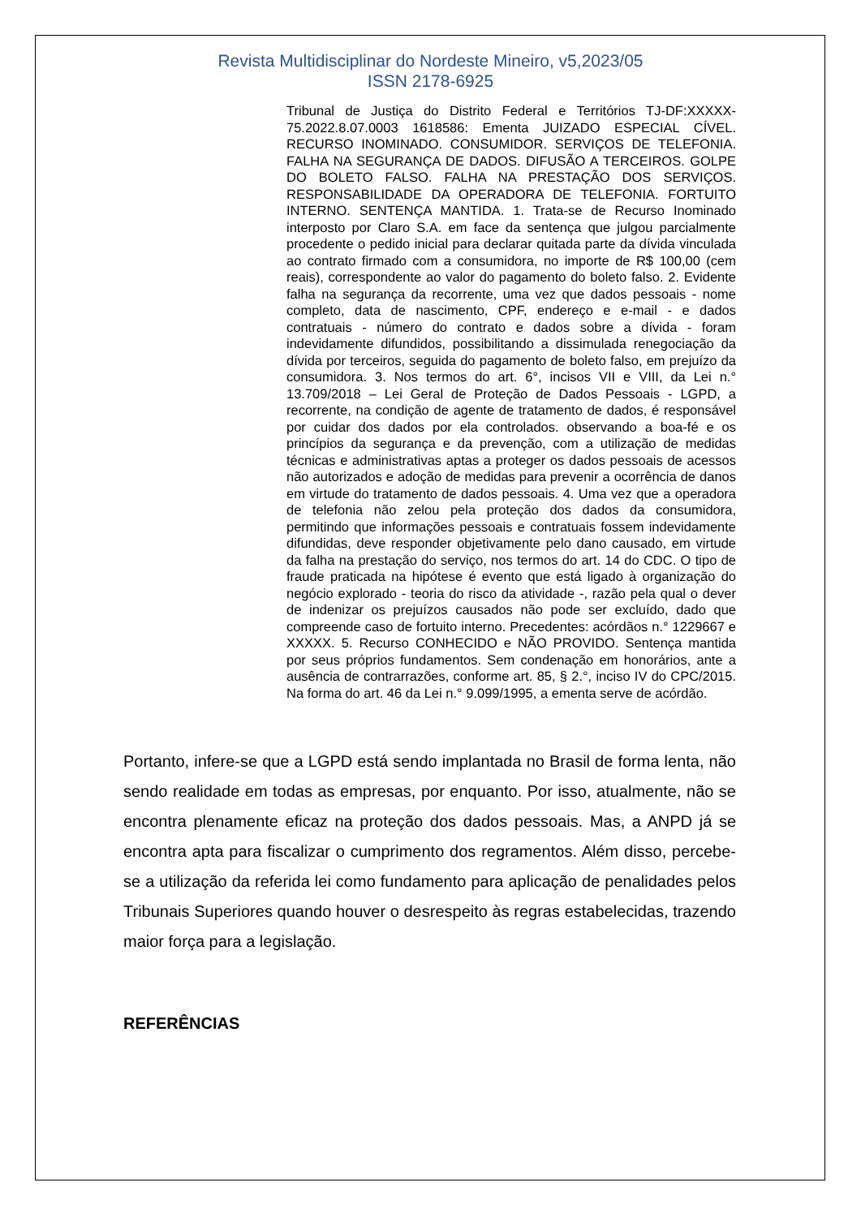Revista Multidisciplinar do Nordeste Mineiro, v5,2023/05
ISSN 2178-6925
Tribunal de Justiça do Distrito Federal e Territórios TJ-DF:XXXXX-75.2022.8.07.0003 1618586: Ementa JUIZADO ESPECIAL CÍVEL. RECURSO INOMINADO. CONSUMIDOR. SERVIÇOS DE TELEFONIA. FALHA NA SEGURANÇA DE DADOS. DIFUSÃO A TERCEIROS. GOLPE DO BOLETO FALSO. FALHA NA PRESTAÇÃO DOS SERVIÇOS. RESPONSABILIDADE DA OPERADORA DE TELEFONIA. FORTUITO INTERNO. SENTENÇA MANTIDA. 1. Trata-se de Recurso Inominado interposto por Claro S.A. em face da sentença que julgou parcialmente procedente o pedido inicial para declarar quitada parte da dívida vinculada ao contrato firmado com a consumidora, no importe de R$ 100,00 (cem reais), correspondente ao valor do pagamento do boleto falso. 2. Evidente falha na segurança da recorrente, uma vez que dados pessoais - nome completo, data de nascimento, CPF, endereço e e-mail - e dados contratuais - número do contrato e dados sobre a dívida - foram indevidamente difundidos, possibilitando a dissimulada renegociação da dívida por terceiros, seguida do pagamento de boleto falso, em prejuízo da consumidora. 3. Nos termos do art. 6°, incisos VII e VIII, da Lei n.° 13.709/2018 – Lei Geral de Proteção de Dados Pessoais - LGPD, a recorrente, na condição de agente de tratamento de dados, é responsável por cuidar dos dados por ela controlados. observando a boa-fé e os princípios da segurança e da prevenção, com a utilização de medidas técnicas e administrativas aptas a proteger os dados pessoais de acessos não autorizados e adoção de medidas para prevenir a ocorrência de danos em virtude do tratamento de dados pessoais. 4. Uma vez que a operadora de telefonia não zelou pela proteção dos dados da consumidora, permitindo que informações pessoais e contratuais fossem indevidamente difundidas, deve responder objetivamente pelo dano causado, em virtude da falha na prestação do serviço, nos termos do art. 14 do CDC. O tipo de fraude praticada na hipótese é evento que está ligado à organização do negócio explorado - teoria do risco da atividade -, razão pela qual o dever de indenizar os prejuízos causados não pode ser excluído, dado que compreende caso de fortuito interno. Precedentes: acórdãos n.° 1229667 e XXXXX. 5. Recurso CONHECIDO e NÃO PROVIDO. Sentença mantida por seus próprios fundamentos. Sem condenação em honorários, ante a ausência de contrarrazões, conforme art. 85, § 2.°, inciso IV do CPC/2015. Na forma do art. 46 da Lei n.° 9.099/1995, a ementa serve de acórdão.
Portanto, infere-se que a LGPD está sendo implantada no Brasil de forma lenta, não sendo realidade em todas as empresas, por enquanto. Por isso, atualmente, não se encontra plenamente eficaz na proteção dos dados pessoais. Mas, a ANPD já se encontra apta para fiscalizar o cumprimento dos regramentos. Além disso, percebe-se a utilização da referida lei como fundamento para aplicação de penalidades pelos Tribunais Superiores quando houver o desrespeito às regras estabelecidas, trazendo maior força para a legislação.
REFERÊNCIAS